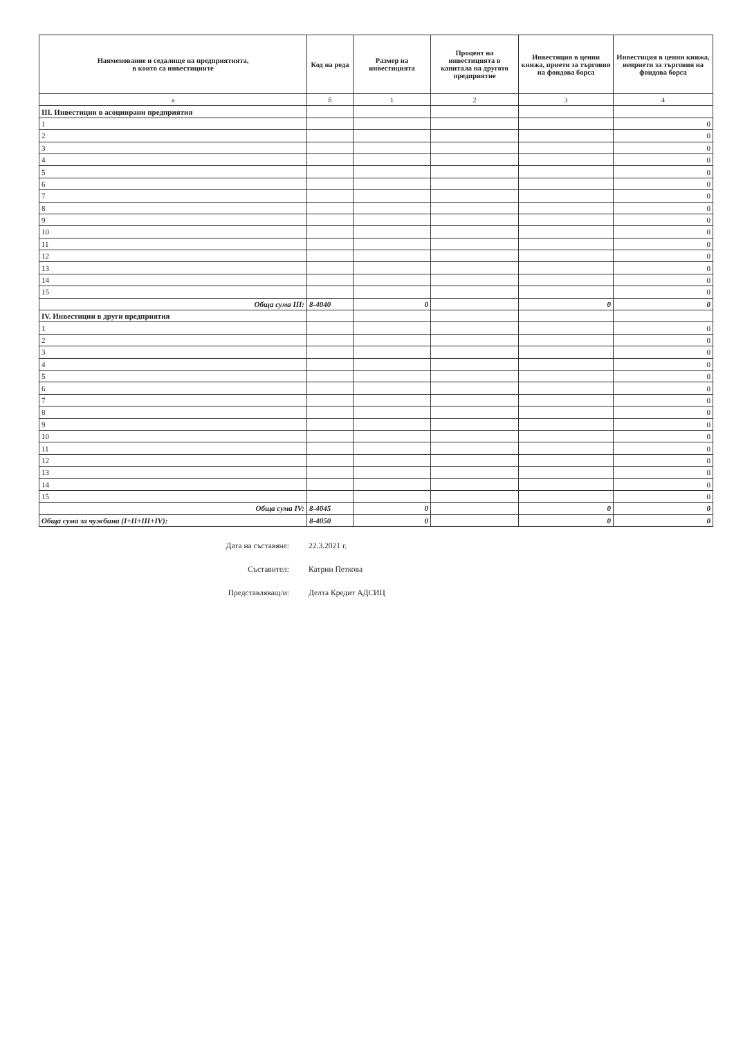| Наименование и седалище на предприятията, в които са инвестициите | Код на реда | Размер на инвестицията | Процент на инвестицията в капитала на другото предприятие | Инвестиция в ценни книжа, приети за търговия на фондова борса | Инвестиция в ценни книжа, неприети за търговия на фондова борса |
| --- | --- | --- | --- | --- | --- |
| а | б | 1 | 2 | 3 | 4 |
| III. Инвестиции в асоциирани предприятия | | | | | |
| 1 | | | | | 0 |
| 2 | | | | | 0 |
| 3 | | | | | 0 |
| 4 | | | | | 0 |
| 5 | | | | | 0 |
| 6 | | | | | 0 |
| 7 | | | | | 0 |
| 8 | | | | | 0 |
| 9 | | | | | 0 |
| 10 | | | | | 0 |
| 11 | | | | | 0 |
| 12 | | | | | 0 |
| 13 | | | | | 0 |
| 14 | | | | | 0 |
| 15 | | | | | 0 |
| Обща сума III: | 8-4040 | 0 | | 0 | 0 |
| IV. Инвестиции в други предприятия | | | | | |
| 1 | | | | | 0 |
| 2 | | | | | 0 |
| 3 | | | | | 0 |
| 4 | | | | | 0 |
| 5 | | | | | 0 |
| 6 | | | | | 0 |
| 7 | | | | | 0 |
| 8 | | | | | 0 |
| 9 | | | | | 0 |
| 10 | | | | | 0 |
| 11 | | | | | 0 |
| 12 | | | | | 0 |
| 13 | | | | | 0 |
| 14 | | | | | 0 |
| 15 | | | | | 0 |
| Обща сума IV: | 8-4045 | 0 | | 0 | 0 |
| Обща сума за чужбина (I+II+III+IV): | 8-4050 | 0 | | 0 | 0 |
Дата на съставяне: 22.3.2021 г.
Съставител: Катрин Петкова
Представляващ/и: Делта Кредит АДСИЦ